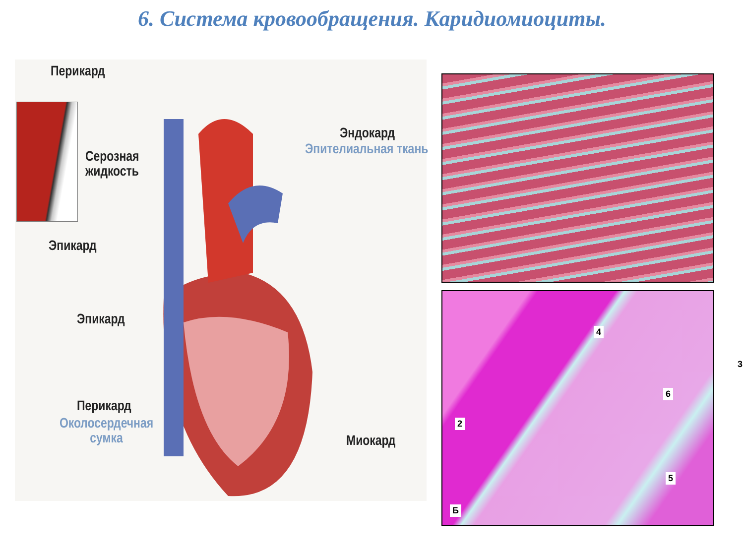6. Система кровообращения. Каридиомиоциты.
Перикард
Серозная
жидкость
Эпикард
Эндокард
Эпителиальная ткань
Эпикард
Перикард
Околосердечная
сумка
Миокард
4
3
6
2
5
Б